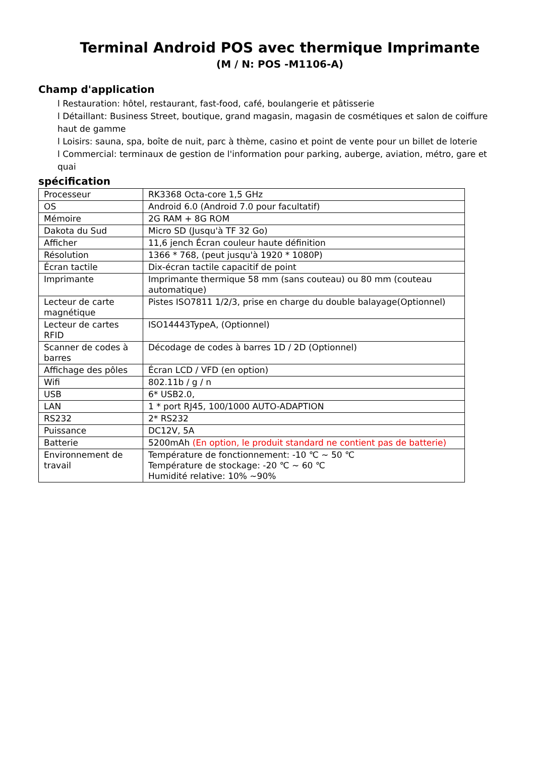Terminal Android POS avec thermique Imprimante
(M / N: POS -M1106-A)
Champ d'application
l Restauration: hôtel, restaurant, fast-food, café, boulangerie et pâtisserie
l Détaillant: Business Street, boutique, grand magasin, magasin de cosmétiques et salon de coiffure haut de gamme
l Loisirs: sauna, spa, boîte de nuit, parc à thème, casino et point de vente pour un billet de loterie
l Commercial: terminaux de gestion de l'information pour parking, auberge, aviation, métro, gare et quai
spécification
| Processeur | RK3368 Octa-core 1,5 GHz |
| OS | Android 6.0 (Android 7.0 pour facultatif) |
| Mémoire | 2G RAM + 8G ROM |
| Dakota du Sud | Micro SD (Jusqu'à TF 32 Go) |
| Afficher | 11,6 jench Écran couleur haute définition |
| Résolution | 1366 * 768, (peut jusqu'à 1920 * 1080P) |
| Écran tactile | Dix-écran tactile capacitif de point |
| Imprimante | Imprimante thermique 58 mm (sans couteau) ou 80 mm (couteau automatique) |
| Lecteur de carte magnétique | Pistes ISO7811 1/2/3, prise en charge du double balayage(Optionnel) |
| Lecteur de cartes RFID | ISO14443TypeA, (Optionnel) |
| Scanner de codes à barres | Décodage de codes à barres 1D / 2D (Optionnel) |
| Affichage des pôles | Écran LCD / VFD (en option) |
| Wifi | 802.11b / g / n |
| USB | 6* USB2.0, |
| LAN | 1 * port RJ45, 100/1000 AUTO-ADAPTION |
| RS232 | 2* RS232 |
| Puissance | DC12V, 5A |
| Batterie | 5200mAh (En option, le produit standard ne contient pas de batterie) |
| Environnement de travail | Température de fonctionnement: -10 ℃ ~ 50 ℃ Température de stockage: -20 ℃ ~ 60 ℃ Humidité relative: 10% ~90% |